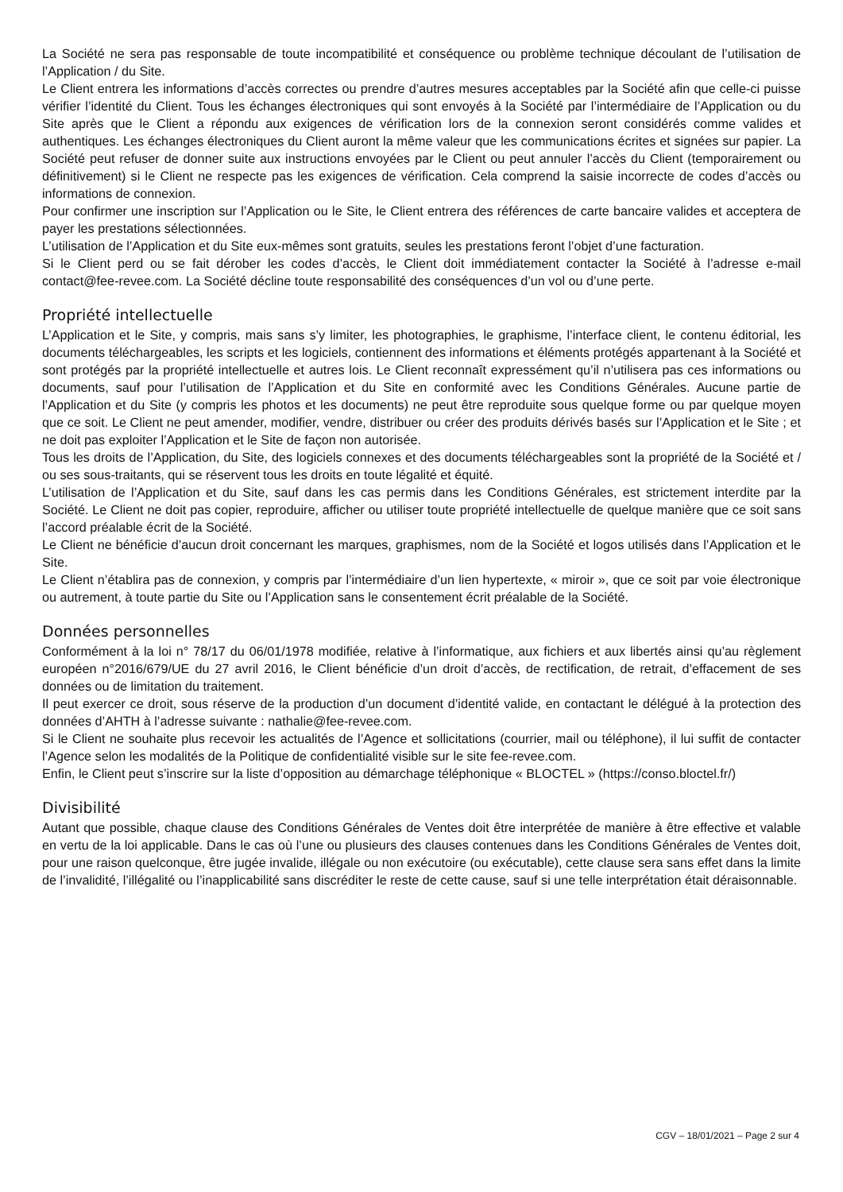La Société ne sera pas responsable de toute incompatibilité et conséquence ou problème technique découlant de l’utilisation de l’Application / du Site.
Le Client entrera les informations d’accès correctes ou prendre d’autres mesures acceptables par la Société afin que celle-ci puisse vérifier l’identité du Client. Tous les échanges électroniques qui sont envoyés à la Société par l’intermédiaire de l’Application ou du Site après que le Client a répondu aux exigences de vérification lors de la connexion seront considérés comme valides et authentiques. Les échanges électroniques du Client auront la même valeur que les communications écrites et signées sur papier. La Société peut refuser de donner suite aux instructions envoyées par le Client ou peut annuler l’accès du Client (temporairement ou définitivement) si le Client ne respecte pas les exigences de vérification. Cela comprend la saisie incorrecte de codes d’accès ou informations de connexion.
Pour confirmer une inscription sur l’Application ou le Site, le Client entrera des références de carte bancaire valides et acceptera de payer les prestations sélectionnées.
L’utilisation de l’Application et du Site eux-mêmes sont gratuits, seules les prestations feront l’objet d’une facturation.
Si le Client perd ou se fait dérober les codes d’accès, le Client doit immédiatement contacter la Société à l’adresse e-mail contact@fee-revee.com. La Société décline toute responsabilité des conséquences d’un vol ou d’une perte.
Propriété intellectuelle
L’Application et le Site, y compris, mais sans s’y limiter, les photographies, le graphisme, l’interface client, le contenu éditorial, les documents téléchargeables, les scripts et les logiciels, contiennent des informations et éléments protégés appartenant à la Société et sont protégés par la propriété intellectuelle et autres lois. Le Client reconnaît expressément qu’il n’utilisera pas ces informations ou documents, sauf pour l’utilisation de l’Application et du Site en conformité avec les Conditions Générales. Aucune partie de l’Application et du Site (y compris les photos et les documents) ne peut être reproduite sous quelque forme ou par quelque moyen que ce soit. Le Client ne peut amender, modifier, vendre, distribuer ou créer des produits dérivés basés sur l’Application et le Site ; et ne doit pas exploiter l’Application et le Site de façon non autorisée.
Tous les droits de l’Application, du Site, des logiciels connexes et des documents téléchargeables sont la propriété de la Société et / ou ses sous-traitants, qui se réservent tous les droits en toute légalité et équité.
L’utilisation de l’Application et du Site, sauf dans les cas permis dans les Conditions Générales, est strictement interdite par la Société. Le Client ne doit pas copier, reproduire, afficher ou utiliser toute propriété intellectuelle de quelque manière que ce soit sans l’accord préalable écrit de la Société.
Le Client ne bénéficie d’aucun droit concernant les marques, graphismes, nom de la Société et logos utilisés dans l’Application et le Site.
Le Client n’établira pas de connexion, y compris par l’intermédiaire d’un lien hypertexte, « miroir », que ce soit par voie électronique ou autrement, à toute partie du Site ou l’Application sans le consentement écrit préalable de la Société.
Données personnelles
Conformément à la loi n° 78/17 du 06/01/1978 modifiée, relative à l’informatique, aux fichiers et aux libertés ainsi qu’au règlement européen n°2016/679/UE du 27 avril 2016, le Client bénéficie d’un droit d’accès, de rectification, de retrait, d’effacement de ses données ou de limitation du traitement.
Il peut exercer ce droit, sous réserve de la production d’un document d’identité valide, en contactant le délégué à la protection des données d’AHTH à l’adresse suivante : nathalie@fee-revee.com.
Si le Client ne souhaite plus recevoir les actualités de l’Agence et sollicitations (courrier, mail ou téléphone), il lui suffit de contacter l’Agence selon les modalités de la Politique de confidentialité visible sur le site fee-revee.com.
Enfin, le Client peut s’inscrire sur la liste d’opposition au démarchage téléphonique « BLOCTEL » (https://conso.bloctel.fr/)
Divisibilité
Autant que possible, chaque clause des Conditions Générales de Ventes doit être interprétée de manière à être effective et valable en vertu de la loi applicable. Dans le cas où l’une ou plusieurs des clauses contenues dans les Conditions Générales de Ventes doit, pour une raison quelconque, être jugée invalide, illégale ou non exécutoire (ou exécutable), cette clause sera sans effet dans la limite de l’invalidité, l’illégalité ou l’inapplicabilité sans discréditer le reste de cette cause, sauf si une telle interprétation était déraisonnable.
CGV – 18/01/2021 – Page 2 sur 4